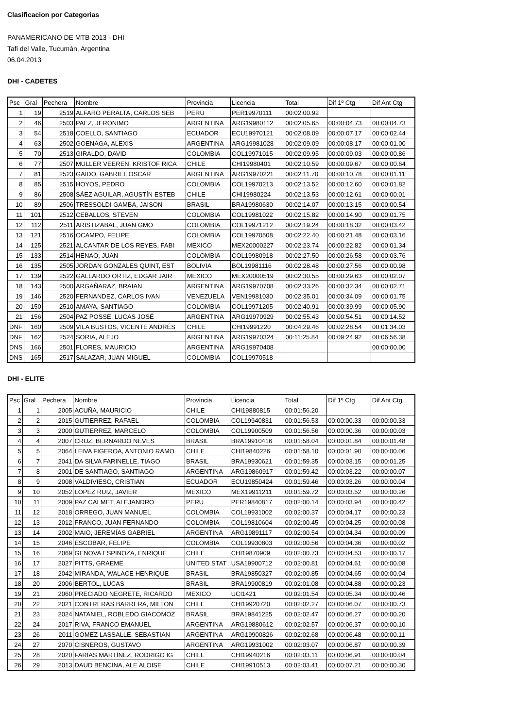Clasificacion por Categorias
PANAMERICANO DE MTB 2013 - DHI
Tafi del Valle, Tucumán, Argentina
06.04.2013
DHI - CADETES
| Psc | Gral | Pechera | Nombre | Provincia | Licencia | Total | Dif 1º Ctg | Dif Ant Ctg |
| --- | --- | --- | --- | --- | --- | --- | --- | --- |
| 1 | 19 | 2519 | ALFARO PERALTA, CARLOS SEB | PERU | PER19970111 | 00:02:00.92 | | |
| 2 | 46 | 2503 | PAEZ, JERONIMO | ARGENTINA | ARG19980112 | 00:02:05.65 | 00:00:04.73 | 00:00:04.73 |
| 3 | 54 | 2518 | COELLO, SANTIAGO | ECUADOR | ECU19970121 | 00:02:08.09 | 00:00:07.17 | 00:00:02.44 |
| 4 | 63 | 2502 | GOENAGA, ALEXIS | ARGENTINA | ARG19981028 | 00:02:09.09 | 00:00:08.17 | 00:00:01.00 |
| 5 | 70 | 2513 | GIRALDO, DAVID | COLOMBIA | COL19971015 | 00:02:09.95 | 00:00:09.03 | 00:00:00.86 |
| 6 | 77 | 2507 | MULLER VEEREN, KRISTOF RICA | CHILE | CHI19980401 | 00:02:10.59 | 00:00:09.67 | 00:00:00.64 |
| 7 | 81 | 2523 | GAIDO, GABRIEL OSCAR | ARGENTINA | ARG19970221 | 00:02:11.70 | 00:00:10.78 | 00:00:01.11 |
| 8 | 85 | 2515 | HOYOS, PEDRO | COLOMBIA | COL19970213 | 00:02:13.52 | 00:00:12.60 | 00:00:01.82 |
| 9 | 86 | 2508 | SÁEZ AGUILAR, AGUSTÍN ESTEB | CHILE | CHI19980224 | 00:02:13.53 | 00:00:12.61 | 00:00:00.01 |
| 10 | 89 | 2506 | TRESSOLDI GAMBA, JAISON | BRASIL | BRA19980630 | 00:02:14.07 | 00:00:13.15 | 00:00:00.54 |
| 11 | 101 | 2512 | CEBALLOS, STEVEN | COLOMBIA | COL19981022 | 00:02:15.82 | 00:00:14.90 | 00:00:01.75 |
| 12 | 112 | 2511 | ARISTIZABAL, JUAN GMO | COLOMBIA | COL19971212 | 00:02:19.24 | 00:00:18.32 | 00:00:03.42 |
| 13 | 121 | 2516 | OCAMPO, FELIPE | COLOMBIA | COL19970508 | 00:02:22.40 | 00:00:21.48 | 00:00:03.16 |
| 14 | 125 | 2521 | ALCANTAR DE LOS REYES, FABI | MEXICO | MEX20000227 | 00:02:23.74 | 00:00:22.82 | 00:00:01.34 |
| 15 | 133 | 2514 | HENAO, JUAN | COLOMBIA | COL19980918 | 00:02:27.50 | 00:00:26.58 | 00:00:03.76 |
| 16 | 135 | 2505 | JORDAN GONZALES QUINT, EST | BOLIVIA | BOL19981116 | 00:02:28.48 | 00:00:27.56 | 00:00:00.98 |
| 17 | 139 | 2522 | GALLARDO ORTIZ, EDGAR JAIR | MEXICO | MEX20000519 | 00:02:30.55 | 00:00:29.63 | 00:00:02.07 |
| 18 | 143 | 2500 | ARGAÑARAZ, BRAIAN | ARGENTINA | ARG19970708 | 00:02:33.26 | 00:00:32.34 | 00:00:02.71 |
| 19 | 146 | 2520 | FERNANDEZ, CARLOS IVAN | VENEZUELA | VEN19981030 | 00:02:35.01 | 00:00:34.09 | 00:00:01.75 |
| 20 | 150 | 2510 | AMAYA, SANTIAGO | COLOMBIA | COL19971205 | 00:02:40.91 | 00:00:39.99 | 00:00:05.90 |
| 21 | 156 | 2504 | PAZ POSSE, LUCAS JOSÉ | ARGENTINA | ARG19970929 | 00:02:55.43 | 00:00:54.51 | 00:00:14.52 |
| DNF | 160 | 2509 | VILA BUSTOS, VICENTE ANDRÉS | CHILE | CHI19991220 | 00:04:29.46 | 00:02:28.54 | 00:01:34.03 |
| DNF | 162 | 2524 | SORIA, ALEJO | ARGENTINA | ARG19970324 | 00:11:25.84 | 00:09:24.92 | 00:06:56.38 |
| DNS | 166 | 2501 | FLORES, MAURICIO | ARGENTINA | ARG19970408 | | | 00:00:00.00 |
| DNS | 165 | 2517 | SALAZAR, JUAN MIGUEL | COLOMBIA | COL19970518 | | | |
DHI - ELITE
| Psc | Gral | Pechera | Nombre | Provincia | Licencia | Total | Dif 1º Ctg | Dif Ant Ctg |
| --- | --- | --- | --- | --- | --- | --- | --- | --- |
| 1 | 1 | 2005 | ACUÑA, MAURICIO | CHILE | CHI19880815 | 00:01:56.20 | | |
| 2 | 2 | 2015 | GUTIERREZ, RAFAEL | COLOMBIA | COL19940831 | 00:01:56.53 | 00:00:00.33 | 00:00:00.33 |
| 3 | 3 | 2000 | GUTIERREZ, MARCELO | COLOMBIA | COL19900509 | 00:01:56.56 | 00:00:00.36 | 00:00:00.03 |
| 4 | 4 | 2007 | CRUZ, BERNARDO NEVES | BRASIL | BRA19910416 | 00:01:58.04 | 00:00:01.84 | 00:00:01.48 |
| 5 | 5 | 2064 | LEIVA FIGEROA, ANTONIO RAMO | CHILE | CHI19840226 | 00:01:58.10 | 00:00:01.90 | 00:00:00.06 |
| 6 | 7 | 2041 | DA SILVA FARINELLE, TIAGO | BRASIL | BRA19930621 | 00:01:59.35 | 00:00:03.15 | 00:00:01.25 |
| 7 | 8 | 2001 | DE SANTIAGO, SANTIAGO | ARGENTINA | ARG19860917 | 00:01:59.42 | 00:00:03.22 | 00:00:00.07 |
| 8 | 9 | 2008 | VALDIVIESO, CRISTIAN | ECUADOR | ECU19850424 | 00:01:59.46 | 00:00:03.26 | 00:00:00.04 |
| 9 | 10 | 2052 | LOPEZ RUIZ, JAVIER | MEXICO | MEX19911211 | 00:01:59.72 | 00:00:03.52 | 00:00:00.26 |
| 10 | 11 | 2009 | PAZ CALMET, ALEJANDRO | PERU | PER19840817 | 00:02:00.14 | 00:00:03.94 | 00:00:00.42 |
| 11 | 12 | 2018 | ORREGO, JUAN MANUEL | COLOMBIA | COL19931002 | 00:02:00.37 | 00:00:04.17 | 00:00:00.23 |
| 12 | 13 | 2012 | FRANCO, JUAN FERNANDO | COLOMBIA | COL19810604 | 00:02:00.45 | 00:00:04.25 | 00:00:00.08 |
| 13 | 14 | 2002 | MAIO, JEREMÍAS GABRIEL | ARGENTINA | ARG19891117 | 00:02:00.54 | 00:00:04.34 | 00:00:00.09 |
| 14 | 15 | 2046 | ESCOBAR, FELIPE | COLOMBIA | COL19930803 | 00:02:00.56 | 00:00:04.36 | 00:00:00.02 |
| 15 | 16 | 2069 | GENOVA ESPINOZA, ENRIQUE | CHILE | CHI19870909 | 00:02:00.73 | 00:00:04.53 | 00:00:00.17 |
| 16 | 17 | 2027 | PITTS, GRAEME | UNITED STAT | USA19900712 | 00:02:00.81 | 00:00:04.61 | 00:00:00.08 |
| 17 | 18 | 2042 | MIRANDA, WALACE HENRIQUE | BRASIL | BRA19850327 | 00:02:00.85 | 00:00:04.65 | 00:00:00.04 |
| 18 | 20 | 2006 | BERTOL, LUCAS | BRASIL | BRA19900819 | 00:02:01.08 | 00:00:04.88 | 00:00:00.23 |
| 19 | 21 | 2060 | PRECIADO NEGRETE, RICARDO | MEXICO | UCI1421 | 00:02:01.54 | 00:00:05.34 | 00:00:00.46 |
| 20 | 22 | 2021 | CONTRERAS BARRERA, MILTON | CHILE | CHI19920720 | 00:02:02.27 | 00:00:06.07 | 00:00:00.73 |
| 21 | 23 | 2024 | NATANIEL, ROBLEDO GIACOMOZ | BRASIL | BRA19841225 | 00:02:02.47 | 00:00:06.27 | 00:00:00.20 |
| 22 | 24 | 2017 | RIVA, FRANCO EMANUEL | ARGENTINA | ARG19880612 | 00:02:02.57 | 00:00:06.37 | 00:00:00.10 |
| 23 | 26 | 2011 | GOMEZ LASSALLE, SEBASTIAN | ARGENTINA | ARG19900826 | 00:02:02.68 | 00:00:06.48 | 00:00:00.11 |
| 24 | 27 | 2070 | CISNEROS, GUSTAVO | ARGENTINA | ARG19931002 | 00:02:03.07 | 00:00:06.87 | 00:00:00.39 |
| 25 | 28 | 2020 | FARÍAS MARTÍNEZ, RODRIGO IG | CHILE | CHI19940216 | 00:02:03.11 | 00:00:06.91 | 00:00:00.04 |
| 26 | 29 | 2013 | DAUD BENCINA, ALE ALOISE | CHILE | CHI19910513 | 00:02:03.41 | 00:00:07.21 | 00:00:00.30 |